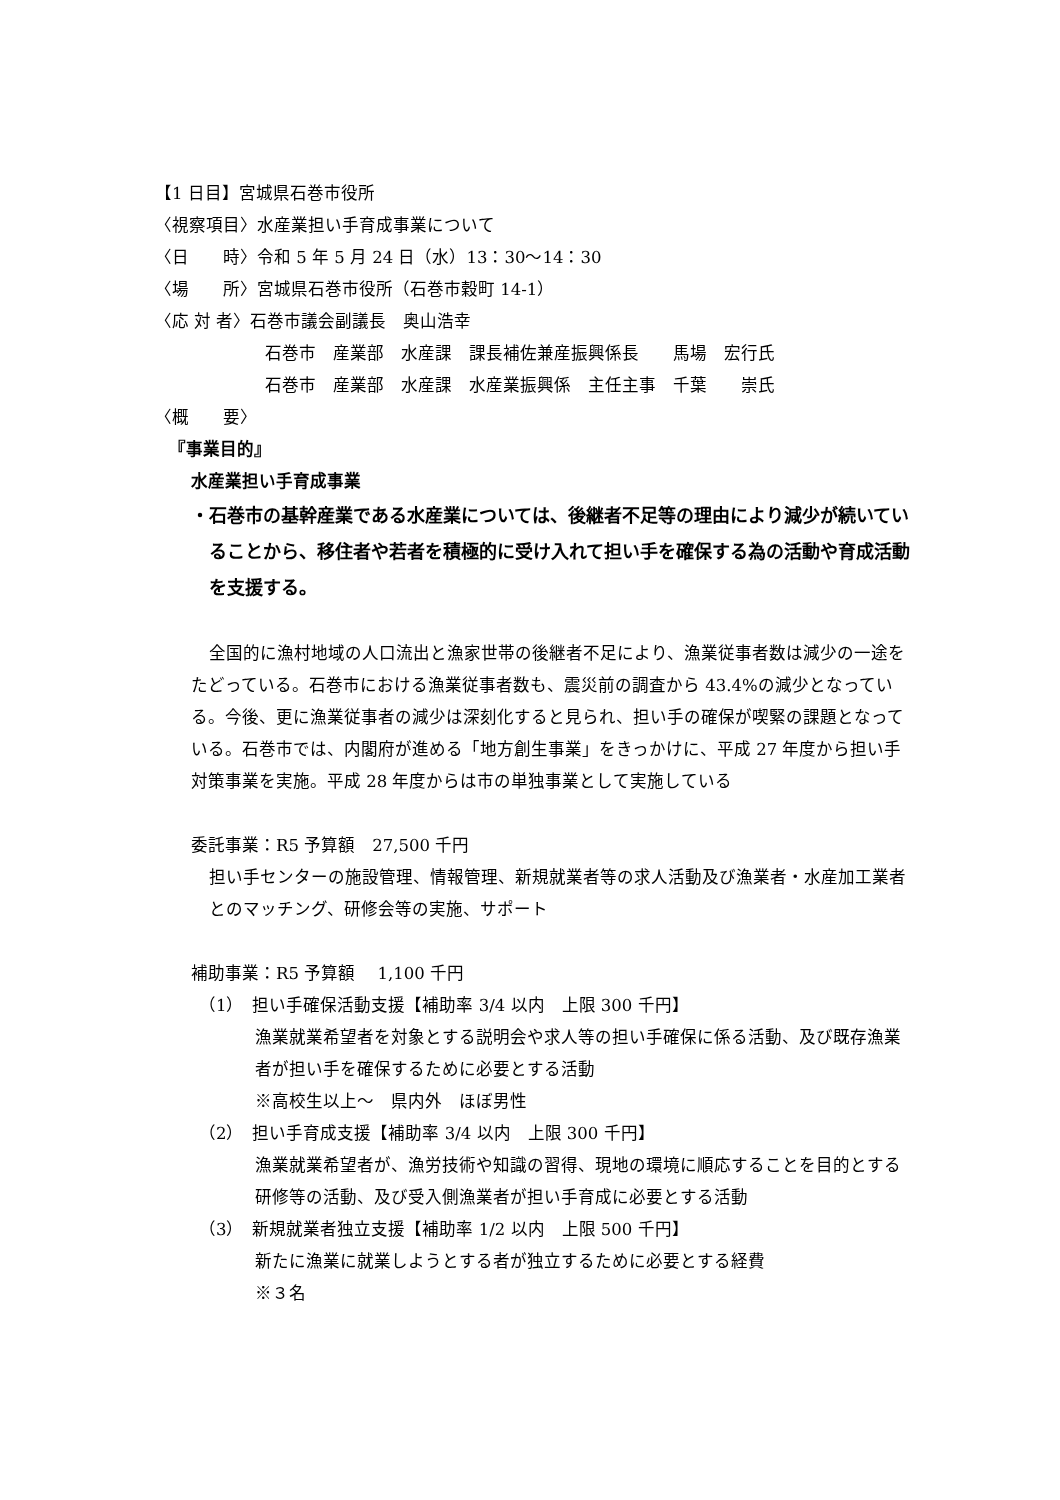【1 日目】宮城県石巻市役所
〈視察項目〉水産業担い手育成事業について
〈日　　時〉令和 5 年 5 月 24 日（水）13：30～14：30
〈場　　所〉宮城県石巻市役所（石巻市穀町 14-1）
〈応 対 者〉石巻市議会副議長　奥山浩幸
石巻市　産業部　水産課　課長補佐兼産振興係長　　馬場　宏行氏
石巻市　産業部　水産課　水産業振興係　主任主事　千葉　　崇氏
〈概　　要〉
『事業目的』
水産業担い手育成事業
・石巻市の基幹産業である水産業については、後継者不足等の理由により減少が続いていることから、移住者や若者を積極的に受け入れて担い手を確保する為の活動や育成活動を支援する。
全国的に漁村地域の人口流出と漁家世帯の後継者不足により、漁業従事者数は減少の一途をたどっている。石巻市における漁業従事者数も、震災前の調査から 43.4%の減少となっている。今後、更に漁業従事者の減少は深刻化すると見られ、担い手の確保が喫緊の課題となっている。石巻市では、内閣府が進める「地方創生事業」をきっかけに、平成 27 年度から担い手対策事業を実施。平成 28 年度からは市の単独事業として実施している
委託事業：R5 予算額　27,500 千円
担い手センターの施設管理、情報管理、新規就業者等の求人活動及び漁業者・水産加工業者とのマッチング、研修会等の実施、サポート
補助事業：R5 予算額　 1,100 千円
（1）　担い手確保活動支援【補助率 3/4 以内　上限 300 千円】
漁業就業希望者を対象とする説明会や求人等の担い手確保に係る活動、及び既存漁業者が担い手を確保するために必要とする活動
※高校生以上～　県内外　ほぼ男性
（2）　担い手育成支援【補助率 3/4 以内　上限 300 千円】
漁業就業希望者が、漁労技術や知識の習得、現地の環境に順応することを目的とする研修等の活動、及び受入側漁業者が担い手育成に必要とする活動
（3）　新規就業者独立支援【補助率 1/2 以内　上限 500 千円】
新たに漁業に就業しようとする者が独立するために必要とする経費
※３名